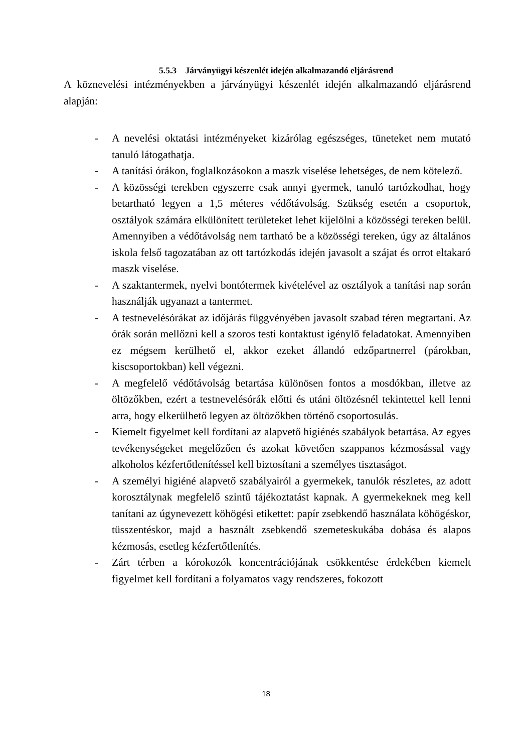5.5.3 Járványügyi készenlét idején alkalmazandó eljárásrend
A köznevelési intézményekben a járványügyi készenlét idején alkalmazandó eljárásrend alapján:
- A nevelési oktatási intézményeket kizárólag egészséges, tüneteket nem mutató tanuló látogathatja.
- A tanítási órákon, foglalkozásokon a maszk viselése lehetséges, de nem kötelező.
- A közösségi terekben egyszerre csak annyi gyermek, tanuló tartózkodhat, hogy betartható legyen a 1,5 méteres védőtávolság. Szükség esetén a csoportok, osztályok számára elkülönített területeket lehet kijelölni a közösségi tereken belül. Amennyiben a védőtávolság nem tartható be a közösségi tereken, úgy az általános iskola felső tagozatában az ott tartózkodás idején javasolt a szájat és orrot eltakaró maszk viselése.
- A szaktantermek, nyelvi bontótermek kivételével az osztályok a tanítási nap során használják ugyanazt a tantermet.
- A testnevelésórákat az időjárás függvényében javasolt szabad téren megtartani. Az órák során mellőzni kell a szoros testi kontaktust igénylő feladatokat. Amennyiben ez mégsem kerülhető el, akkor ezeket állandó edzőpartnerrel (párokban, kiscsoportokban) kell végezni.
- A megfelelő védőtávolság betartása különösen fontos a mosdókban, illetve az öltözőkben, ezért a testnevelésórák előtti és utáni öltözésnél tekintettel kell lenni arra, hogy elkerülhető legyen az öltözőkben történő csoportosulás.
- Kiemelt figyelmet kell fordítani az alapvető higiénés szabályok betartása. Az egyes tevékenységeket megelőzően és azokat követően szappanos kézmosással vagy alkoholos kézfertőtlenítéssel kell biztosítani a személyes tisztaságot.
- A személyi higiéné alapvető szabályairól a gyermekek, tanulók részletes, az adott korosztálynak megfelelő szintű tájékoztatást kapnak. A gyermekeknek meg kell tanítani az úgynevezett köhögési etikettet: papír zsebkendő használata köhögéskor, tüsszentéskor, majd a használt zsebkendő szemeteskukába dobása és alapos kézmosás, esetleg kézfertőtlenítés.
- Zárt térben a kórokozók koncentrációjának csökkentése érdekében kiemelt figyelmet kell fordítani a folyamatos vagy rendszeres, fokozott
18